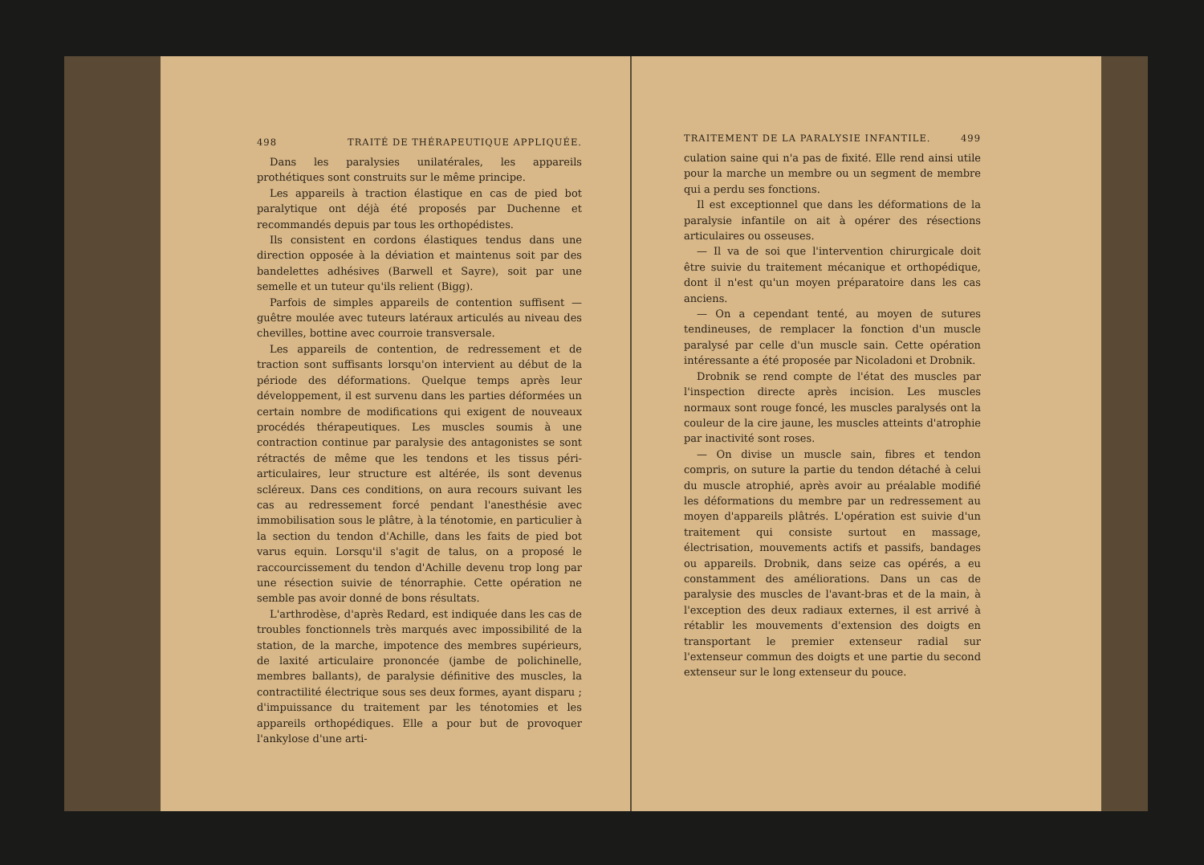498 TRAITÉ DE THÉRAPEUTIQUE APPLIQUÉE.
Dans les paralysies unilatérales, les appareils prothétiques sont construits sur le même principe.
Les appareils à traction élastique en cas de pied bot paralytique ont déjà été proposés par Duchenne et recommandés depuis par tous les orthopédistes.
Ils consistent en cordons élastiques tendus dans une direction opposée à la déviation et maintenus soit par des bandelettes adhésives (Barwell et Sayre), soit par une semelle et un tuteur qu'ils relient (Bigg).
Parfois de simples appareils de contention suffisent — guêtre moulée avec tuteurs latéraux articulés au niveau des chevilles, bottine avec courroie transversale.
Les appareils de contention, de redressement et de traction sont suffisants lorsqu'on intervient au début de la période des déformations. Quelque temps après leur développement, il est survenu dans les parties déformées un certain nombre de modifications qui exigent de nouveaux procédés thérapeutiques. Les muscles soumis à une contraction continue par paralysie des antagonistes se sont rétractés de même que les tendons et les tissus péri-articulaires, leur structure est altérée, ils sont devenus scléreux. Dans ces conditions, on aura recours suivant les cas au redressement forcé pendant l'anesthésie avec immobilisation sous le plâtre, à la ténotomie, en particulier à la section du tendon d'Achille, dans les faits de pied bot varus equin. Lorsqu'il s'agit de talus, on a proposé le raccourcissement du tendon d'Achille devenu trop long par une résection suivie de ténorraphie. Cette opération ne semble pas avoir donné de bons résultats.
L'arthrodèse, d'après Redard, est indiquée dans les cas de troubles fonctionnels très marqués avec impossibilité de la station, de la marche, impotence des membres supérieurs, de laxité articulaire prononcée (jambe de polichinelle, membres ballants), de paralysie définitive des muscles, la contractilité électrique sous ses deux formes, ayant disparu ; d'impuissance du traitement par les ténotomies et les appareils orthopédiques. Elle a pour but de provoquer l'ankylose d'une arti-
TRAITEMENT DE LA PARALYSIE INFANTILE. 499
culation saine qui n'a pas de fixité. Elle rend ainsi utile pour la marche un membre ou un segment de membre qui a perdu ses fonctions.
Il est exceptionnel que dans les déformations de la paralysie infantile on ait à opérer des résections articulaires ou osseuses.
— Il va de soi que l'intervention chirurgicale doit être suivie du traitement mécanique et orthopédique, dont il n'est qu'un moyen préparatoire dans les cas anciens.
— On a cependant tenté, au moyen de sutures tendineuses, de remplacer la fonction d'un muscle paralysé par celle d'un muscle sain. Cette opération intéressante a été proposée par Nicoladoni et Drobnik.
Drobnik se rend compte de l'état des muscles par l'inspection directe après incision. Les muscles normaux sont rouge foncé, les muscles paralysés ont la couleur de la cire jaune, les muscles atteints d'atrophie par inactivité sont roses.
— On divise un muscle sain, fibres et tendon compris, on suture la partie du tendon détaché à celui du muscle atrophié, après avoir au préalable modifié les déformations du membre par un redressement au moyen d'appareils plâtrés. L'opération est suivie d'un traitement qui consiste surtout en massage, électrisation, mouvements actifs et passifs, bandages ou appareils. Drobnik, dans seize cas opérés, a eu constamment des améliorations. Dans un cas de paralysie des muscles de l'avant-bras et de la main, à l'exception des deux radiaux externes, il est arrivé à rétablir les mouvements d'extension des doigts en transportant le premier extenseur radial sur l'extenseur commun des doigts et une partie du second extenseur sur le long extenseur du pouce.